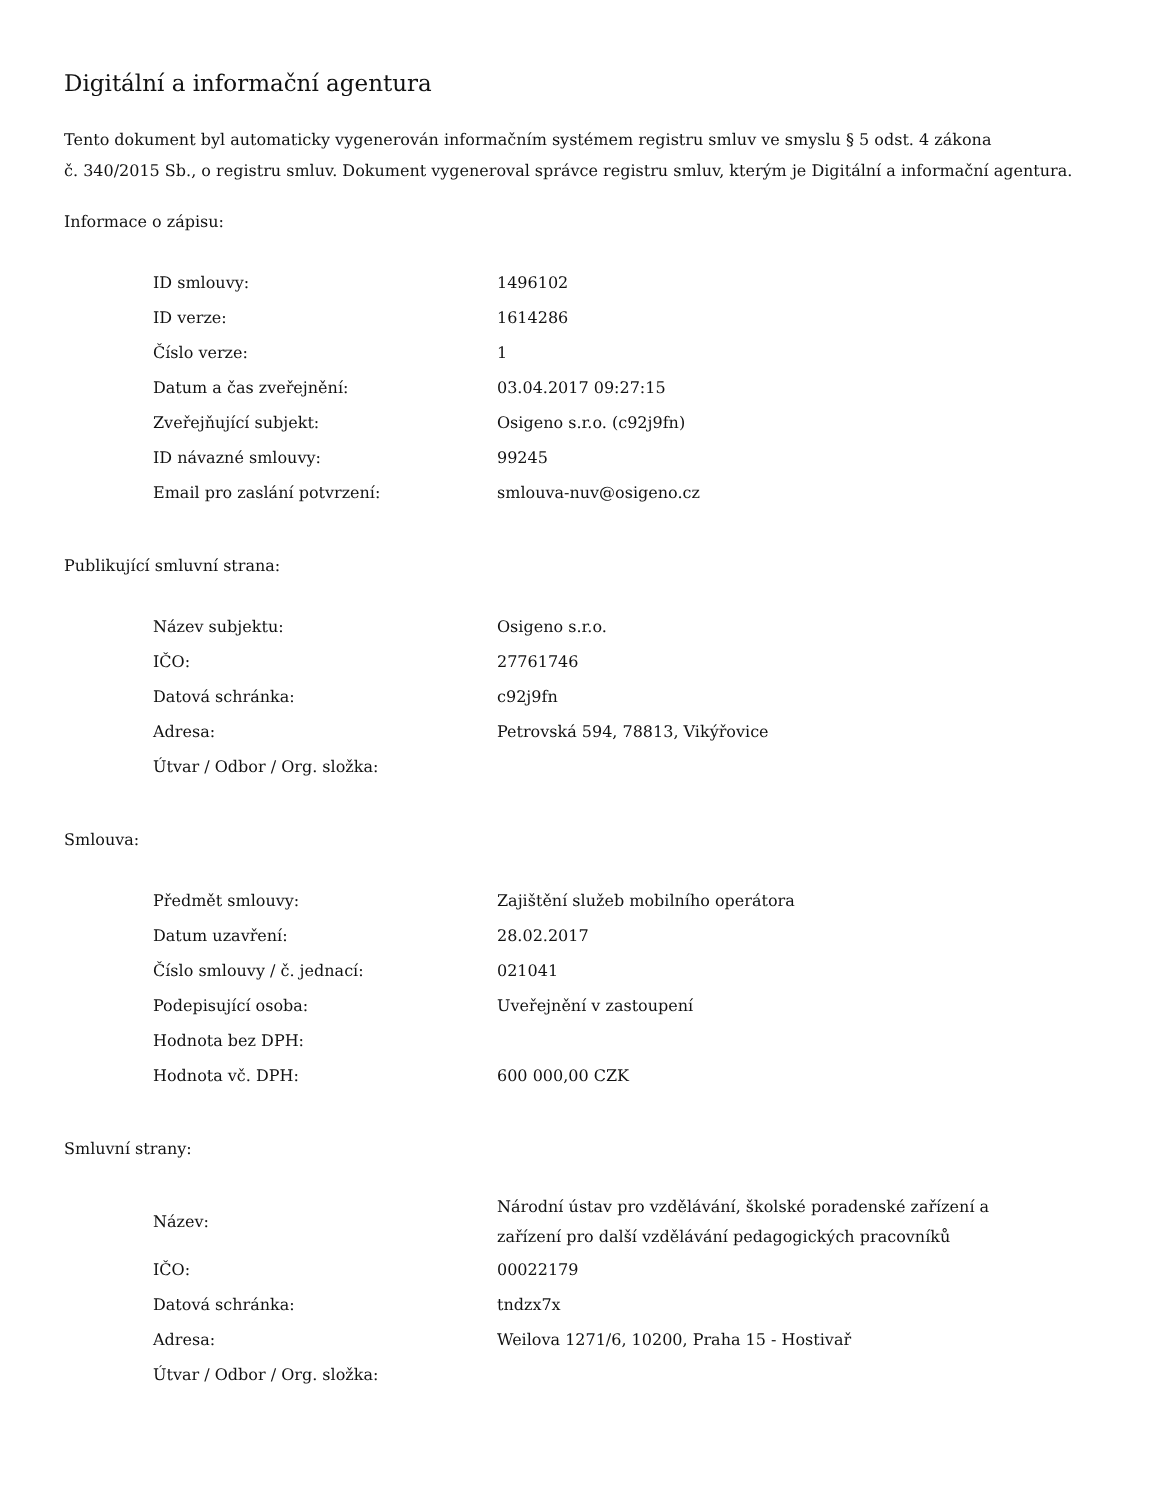Digitální a informační agentura
Tento dokument byl automaticky vygenerován informačním systémem registru smluv ve smyslu § 5 odst. 4 zákona
č. 340/2015 Sb., o registru smluv. Dokument vygeneroval správce registru smluv, kterým je Digitální a informační agentura.
Informace o zápisu:
| ID smlouvy: | 1496102 |
| ID verze: | 1614286 |
| Číslo verze: | 1 |
| Datum a čas zveřejnění: | 03.04.2017 09:27:15 |
| Zveřejňující subjekt: | Osigeno s.r.o. (c92j9fn) |
| ID návazné smlouvy: | 99245 |
| Email pro zaslání potvrzení: | smlouva-nuv@osigeno.cz |
Publikující smluvní strana:
| Název subjektu: | Osigeno s.r.o. |
| IČO: | 27761746 |
| Datová schránka: | c92j9fn |
| Adresa: | Petrovská 594, 78813, Vikýřovice |
| Útvar / Odbor / Org. složka: | |
Smlouva:
| Předmět smlouvy: | Zajištění služeb mobilního operátora |
| Datum uzavření: | 28.02.2017 |
| Číslo smlouvy / č. jednací: | 021041 |
| Podepisující osoba: | Uveřejnění v zastoupení |
| Hodnota bez DPH: | |
| Hodnota vč. DPH: | 600 000,00 CZK |
Smluvní strany:
| Název: | Národní ústav pro vzdělávání, školské poradenské zařízení a zařízení pro další vzdělávání pedagogických pracovníků |
| IČO: | 00022179 |
| Datová schránka: | tndzx7x |
| Adresa: | Weilova 1271/6, 10200, Praha 15 - Hostivař |
| Útvar / Odbor / Org. složka: | |